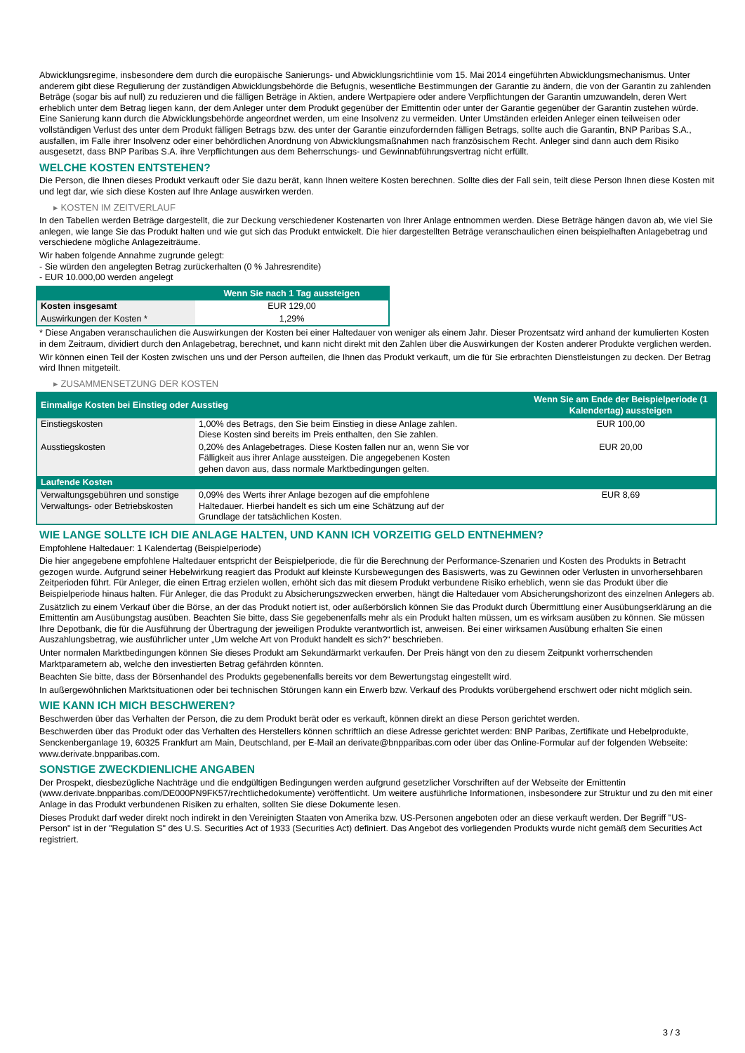Abwicklungsregime, insbesondere dem durch die europäische Sanierungs- und Abwicklungsrichtlinie vom 15. Mai 2014 eingeführten Abwicklungsmechanismus. Unter anderem gibt diese Regulierung der zuständigen Abwicklungsbehörde die Befugnis, wesentliche Bestimmungen der Garantie zu ändern, die von der Garantin zu zahlenden Beträge (sogar bis auf null) zu reduzieren und die fälligen Beträge in Aktien, andere Wertpapiere oder andere Verpflichtungen der Garantin umzuwandeln, deren Wert erheblich unter dem Betrag liegen kann, der dem Anleger unter dem Produkt gegenüber der Emittentin oder unter der Garantie gegenüber der Garantin zustehen würde. Eine Sanierung kann durch die Abwicklungsbehörde angeordnet werden, um eine Insolvenz zu vermeiden. Unter Umständen erleiden Anleger einen teilweisen oder vollständigen Verlust des unter dem Produkt fälligen Betrags bzw. des unter der Garantie einzufordernden fälligen Betrags, sollte auch die Garantin, BNP Paribas S.A., ausfallen, im Falle ihrer Insolvenz oder einer behördlichen Anordnung von Abwicklungsmaßnahmen nach französischem Recht. Anleger sind dann auch dem Risiko ausgesetzt, dass BNP Paribas S.A. ihre Verpflichtungen aus dem Beherrschungs- und Gewinnabführungsvertrag nicht erfüllt.
WELCHE KOSTEN ENTSTEHEN?
Die Person, die Ihnen dieses Produkt verkauft oder Sie dazu berät, kann Ihnen weitere Kosten berechnen. Sollte dies der Fall sein, teilt diese Person Ihnen diese Kosten mit und legt dar, wie sich diese Kosten auf Ihre Anlage auswirken werden.
▸ KOSTEN IM ZEITVERLAUF
In den Tabellen werden Beträge dargestellt, die zur Deckung verschiedener Kostenarten von Ihrer Anlage entnommen werden. Diese Beträge hängen davon ab, wie viel Sie anlegen, wie lange Sie das Produkt halten und wie gut sich das Produkt entwickelt. Die hier dargestellten Beträge veranschaulichen einen beispielhaften Anlagebetrag und verschiedene mögliche Anlagezeiträume.
Wir haben folgende Annahme zugrunde gelegt:
- Sie würden den angelegten Betrag zurückerhalten (0 % Jahresrendite)
- EUR 10.000,00 werden angelegt
| | Wenn Sie nach 1 Tag aussteigen |
| --- | --- |
| Kosten insgesamt | EUR 129,00 |
| Auswirkungen der Kosten * | 1,29% |
* Diese Angaben veranschaulichen die Auswirkungen der Kosten bei einer Haltedauer von weniger als einem Jahr. Dieser Prozentsatz wird anhand der kumulierten Kosten in dem Zeitraum, dividiert durch den Anlagebetrag, berechnet, und kann nicht direkt mit den Zahlen über die Auswirkungen der Kosten anderer Produkte verglichen werden.
Wir können einen Teil der Kosten zwischen uns und der Person aufteilen, die Ihnen das Produkt verkauft, um die für Sie erbrachten Dienstleistungen zu decken. Der Betrag wird Ihnen mitgeteilt.
▸ ZUSAMMENSETZUNG DER KOSTEN
| Einmalige Kosten bei Einstieg oder Ausstieg | | Wenn Sie am Ende der Beispielperiode (1 Kalendertag) aussteigen |
| --- | --- | --- |
| Einstiegskosten | 1,00% des Betrags, den Sie beim Einstieg in diese Anlage zahlen. Diese Kosten sind bereits im Preis enthalten, den Sie zahlen. | EUR 100,00 |
| Ausstiegskosten | 0,20% des Anlagebetrages. Diese Kosten fallen nur an, wenn Sie vor Fälligkeit aus ihrer Anlage aussteigen. Die angegebenen Kosten gehen davon aus, dass normale Marktbedingungen gelten. | EUR 20,00 |
| Laufende Kosten | | |
| Verwaltungsgebühren und sonstige Verwaltungs- oder Betriebskosten | 0,09% des Werts ihrer Anlage bezogen auf die empfohlene Haltedauer. Hierbei handelt es sich um eine Schätzung auf der Grundlage der tatsächlichen Kosten. | EUR 8,69 |
WIE LANGE SOLLTE ICH DIE ANLAGE HALTEN, UND KANN ICH VORZEITIG GELD ENTNEHMEN?
Empfohlene Haltedauer: 1 Kalendertag (Beispielperiode)
Die hier angegebene empfohlene Haltedauer entspricht der Beispielperiode, die für die Berechnung der Performance-Szenarien und Kosten des Produkts in Betracht gezogen wurde. Aufgrund seiner Hebelwirkung reagiert das Produkt auf kleinste Kursbewegungen des Basiswerts, was zu Gewinnen oder Verlusten in unvorhersehbaren Zeitperioden führt. Für Anleger, die einen Ertrag erzielen wollen, erhöht sich das mit diesem Produkt verbundene Risiko erheblich, wenn sie das Produkt über die Beispielperiode hinaus halten. Für Anleger, die das Produkt zu Absicherungszwecken erwerben, hängt die Haltedauer vom Absicherungshorizont des einzelnen Anlegers ab.
Zusätzlich zu einem Verkauf über die Börse, an der das Produkt notiert ist, oder außerbörslich können Sie das Produkt durch Übermittlung einer Ausübungserklärung an die Emittentin am Ausübungstag ausüben. Beachten Sie bitte, dass Sie gegebenenfalls mehr als ein Produkt halten müssen, um es wirksam ausüben zu können. Sie müssen Ihre Depotbank, die für die Ausführung der Übertragung der jeweiligen Produkte verantwortlich ist, anweisen. Bei einer wirksamen Ausübung erhalten Sie einen Auszahlungsbetrag, wie ausführlicher unter „Um welche Art von Produkt handelt es sich?“ beschrieben.
Unter normalen Marktbedingungen können Sie dieses Produkt am Sekundärmarkt verkaufen. Der Preis hängt von den zu diesem Zeitpunkt vorherrschenden Marktparametern ab, welche den investierten Betrag gefährden könnten.
Beachten Sie bitte, dass der Börsenhandel des Produkts gegebenenfalls bereits vor dem Bewertungstag eingestellt wird.
In außergewöhnlichen Marktsituationen oder bei technischen Störungen kann ein Erwerb bzw. Verkauf des Produkts vorübergehend erschwert oder nicht möglich sein.
WIE KANN ICH MICH BESCHWEREN?
Beschwerden über das Verhalten der Person, die zu dem Produkt berät oder es verkauft, können direkt an diese Person gerichtet werden.
Beschwerden über das Produkt oder das Verhalten des Herstellers können schriftlich an diese Adresse gerichtet werden: BNP Paribas, Zertifikate und Hebelprodukte, Senckenberganlage 19, 60325 Frankfurt am Main, Deutschland, per E-Mail an derivate@bnpparibas.com oder über das Online-Formular auf der folgenden Webseite: www.derivate.bnpparibas.com.
SONSTIGE ZWECKDIENLICHE ANGABEN
Der Prospekt, diesbezügliche Nachträge und die endgültigen Bedingungen werden aufgrund gesetzlicher Vorschriften auf der Webseite der Emittentin (www.derivate.bnpparibas.com/DE000PN9FK57/rechtlichedokumente) veröffentlicht. Um weitere ausführliche Informationen, insbesondere zur Struktur und zu den mit einer Anlage in das Produkt verbundenen Risiken zu erhalten, sollten Sie diese Dokumente lesen.
Dieses Produkt darf weder direkt noch indirekt in den Vereinigten Staaten von Amerika bzw. US-Personen angeboten oder an diese verkauft werden. Der Begriff "US-Person" ist in der "Regulation S" des U.S. Securities Act of 1933 (Securities Act) definiert. Das Angebot des vorliegenden Produkts wurde nicht gemäß dem Securities Act registriert.
3 / 3